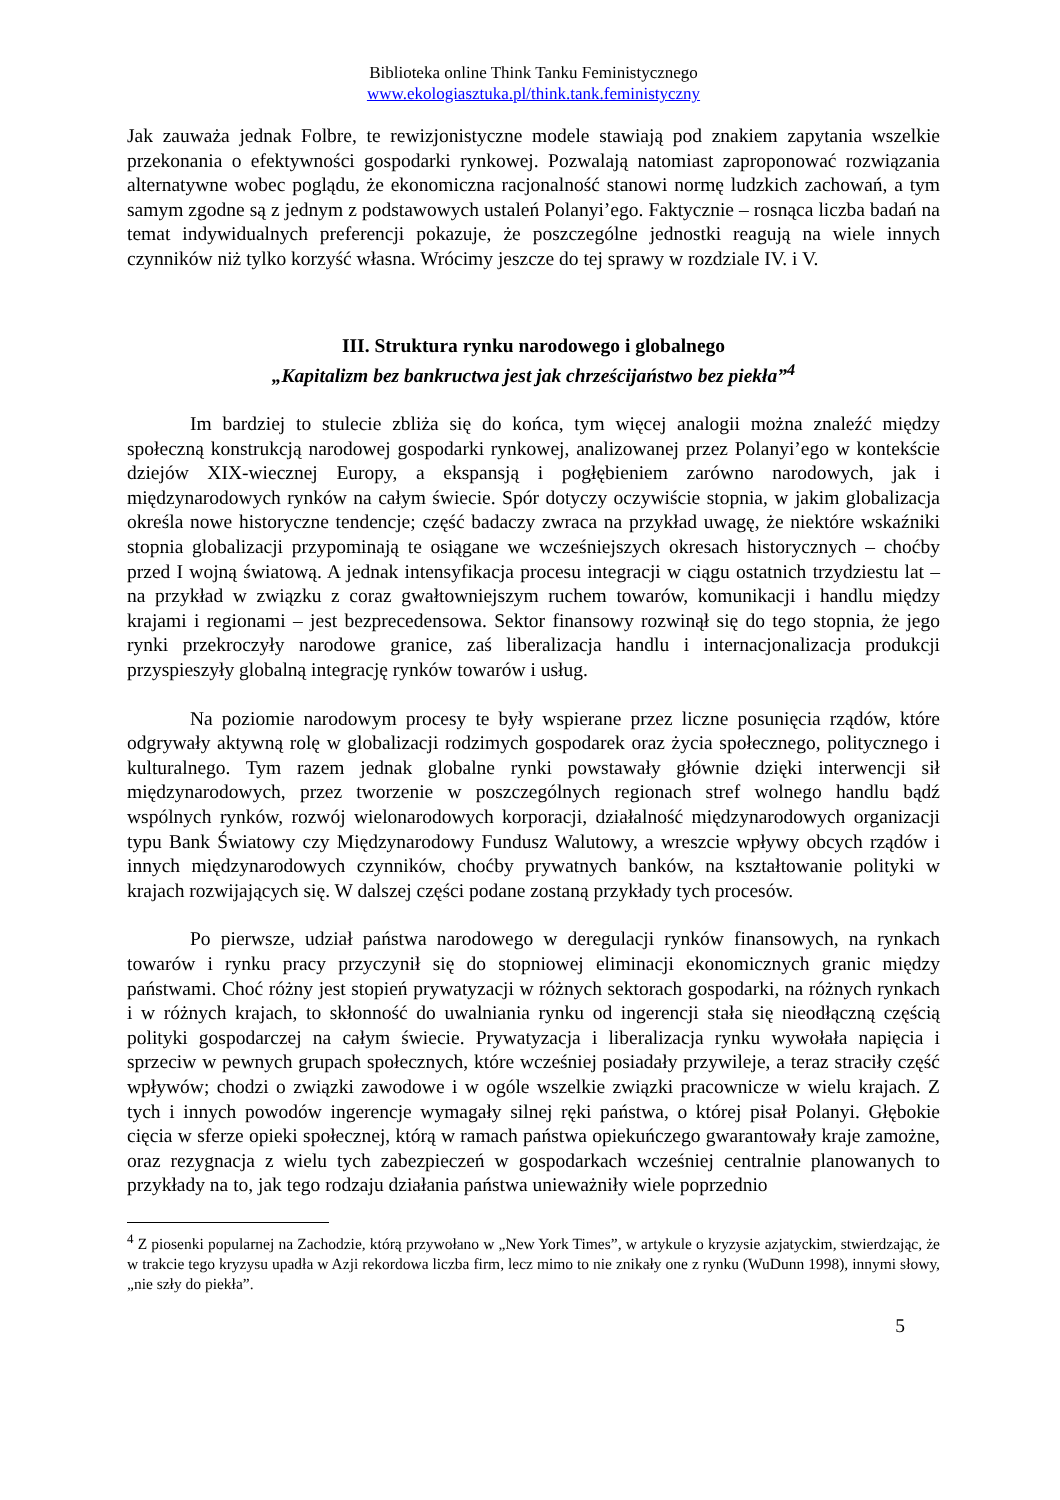Biblioteka online Think Tanku Feministycznego
www.ekologiasztuka.pl/think.tank.feministyczny
Jak zauważa jednak Folbre, te rewizjonistyczne modele stawiają pod znakiem zapytania wszelkie przekonania o efektywności gospodarki rynkowej. Pozwalają natomiast zaproponować rozwiązania alternatywne wobec poglądu, że ekonomiczna racjonalność stanowi normę ludzkich zachowań, a tym samym zgodne są z jednym z podstawowych ustaleń Polanyi’ego. Faktycznie – rosnąca liczba badań na temat indywidualnych preferencji pokazuje, że poszczególne jednostki reagują na wiele innych czynników niż tylko korzyść własna. Wrócimy jeszcze do tej sprawy w rozdziale IV. i V.
III. Struktura rynku narodowego i globalnego
„Kapitalizm bez bankructwa jest jak chrześcijaństwo bez piekła”<sup>4</sup>
Im bardziej to stulecie zbliża się do końca, tym więcej analogii można znaleźć między społeczną konstrukcją narodowej gospodarki rynkowej, analizowanej przez Polanyi’ego w kontekście dziejów XIX-wiecznej Europy, a ekspansją i pogłębieniem zarówno narodowych, jak i międzynarodowych rynków na całym świecie. Spór dotyczy oczywiście stopnia, w jakim globalizacja określa nowe historyczne tendencje; część badaczy zwraca na przykład uwagę, że niektóre wskaźniki stopnia globalizacji przypominają te osiągane we wcześniejszych okresach historycznych – choćby przed I wojną światową. A jednak intensyfikacja procesu integracji w ciągu ostatnich trzydziestu lat – na przykład w związku z coraz gwałtowniejszym ruchem towarów, komunikacji i handlu między krajami i regionami – jest bezprecedensowa. Sektor finansowy rozwinął się do tego stopnia, że jego rynki przekroczyły narodowe granice, zaś liberalizacja handlu i internacjonalizacja produkcji przyspieszyły globalną integrację rynków towarów i usług.
Na poziomie narodowym procesy te były wspierane przez liczne posunięcia rządów, które odgrywały aktywną rolę w globalizacji rodzimych gospodarek oraz życia społecznego, politycznego i kulturalnego. Tym razem jednak globalne rynki powstawały głównie dzięki interwencji sił międzynarodowych, przez tworzenie w poszczególnych regionach stref wolnego handlu bądź wspólnych rynków, rozwój wielonarodowych korporacji, działalność międzynarodowych organizacji typu Bank Światowy czy Międzynarodowy Fundusz Walutowy, a wreszcie wpływy obcych rządów i innych międzynarodowych czynników, choćby prywatnych banków, na kształtowanie polityki w krajach rozwijających się. W dalszej części podane zostaną przykłady tych procesów.
Po pierwsze, udział państwa narodowego w deregulacji rynków finansowych, na rynkach towarów i rynku pracy przyczynił się do stopniowej eliminacji ekonomicznych granic między państwami. Choć różny jest stopień prywatyzacji w różnych sektorach gospodarki, na różnych rynkach i w różnych krajach, to skłonność do uwalniania rynku od ingerencji stała się nieodłączną częścią polityki gospodarczej na całym świecie. Prywatyzacja i liberalizacja rynku wywołała napięcia i sprzeciw w pewnych grupach społecznych, które wcześniej posiadały przywileje, a teraz straciły część wpływów; chodzi o związki zawodowe i w ogóle wszelkie związki pracownicze w wielu krajach. Z tych i innych powodów ingerencje wymagały silnej ręki państwa, o której pisał Polanyi. Głębokie cięcia w sferze opieki społecznej, którą w ramach państwa opiekuńczego gwarantowały kraje zamożne, oraz rezygnacja z wielu tych zabezpieczeń w gospodarkach wcześniej centralnie planowanych to przykłady na to, jak tego rodzaju działania państwa unieważniły wiele poprzednio
<sup>4</sup> Z piosenki popularnej na Zachodzie, którą przywołano w „New York Times”, w artykule o kryzysie azjatyckim, stwierdzając, że w trakcie tego kryzysu upadła w Azji rekordowa liczba firm, lecz mimo to nie znikały one z rynku (WuDunn 1998), innymi słowy, „nie szły do piekła”.
5